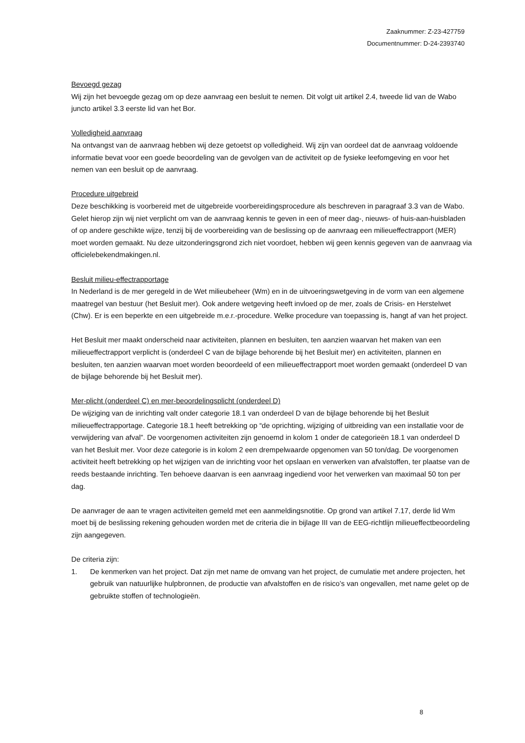Zaaknummer: Z-23-427759
Documentnummer: D-24-2393740
Bevoegd gezag
Wij zijn het bevoegde gezag om op deze aanvraag een besluit te nemen. Dit volgt uit artikel 2.4, tweede lid van de Wabo juncto artikel 3.3 eerste lid van het Bor.
Volledigheid aanvraag
Na ontvangst van de aanvraag hebben wij deze getoetst op volledigheid. Wij zijn van oordeel dat de aanvraag voldoende informatie bevat voor een goede beoordeling van de gevolgen van de activiteit op de fysieke leefomgeving en voor het nemen van een besluit op de aanvraag.
Procedure uitgebreid
Deze beschikking is voorbereid met de uitgebreide voorbereidingsprocedure als beschreven in paragraaf 3.3 van de Wabo. Gelet hierop zijn wij niet verplicht om van de aanvraag kennis te geven in een of meer dag-, nieuws- of huis-aan-huisbladen of op andere geschikte wijze, tenzij bij de voorbereiding van de beslissing op de aanvraag een milieueffectrapport (MER) moet worden gemaakt. Nu deze uitzonderingsgrond zich niet voordoet, hebben wij geen kennis gegeven van de aanvraag via officielebekendmakingen.nl.
Besluit milieu-effectrapportage
In Nederland is de mer geregeld in de Wet milieubeheer (Wm) en in de uitvoeringswetgeving in de vorm van een algemene maatregel van bestuur (het Besluit mer). Ook andere wetgeving heeft invloed op de mer, zoals de Crisis- en Herstelwet (Chw). Er is een beperkte en een uitgebreide m.e.r.-procedure. Welke procedure van toepassing is, hangt af van het project.
Het Besluit mer maakt onderscheid naar activiteiten, plannen en besluiten, ten aanzien waarvan het maken van een milieueffectrapport verplicht is (onderdeel C van de bijlage behorende bij het Besluit mer) en activiteiten, plannen en besluiten, ten aanzien waarvan moet worden beoordeeld of een milieueffectrapport moet worden gemaakt (onderdeel D van de bijlage behorende bij het Besluit mer).
Mer-plicht (onderdeel C) en mer-beoordelingsplicht (onderdeel D)
De wijziging van de inrichting valt onder categorie 18.1 van onderdeel D van de bijlage behorende bij het Besluit milieueffectrapportage. Categorie 18.1 heeft betrekking op “de oprichting, wijziging of uitbreiding van een installatie voor de verwijdering van afval”. De voorgenomen activiteiten zijn genoemd in kolom 1 onder de categorieën 18.1 van onderdeel D van het Besluit mer. Voor deze categorie is in kolom 2 een drempelwaarde opgenomen van 50 ton/dag. De voorgenomen activiteit heeft betrekking op het wijzigen van de inrichting voor het opslaan en verwerken van afvalstoffen, ter plaatse van de reeds bestaande inrichting. Ten behoeve daarvan is een aanvraag ingediend voor het verwerken van maximaal 50 ton per dag.
De aanvrager de aan te vragen activiteiten gemeld met een aanmeldingsnotitie. Op grond van artikel 7.17, derde lid Wm moet bij de beslissing rekening gehouden worden met de criteria die in bijlage III van de EEG-richtlijn milieueffectbeoordeling zijn aangegeven.
De criteria zijn:
1. De kenmerken van het project. Dat zijn met name de omvang van het project, de cumulatie met andere projecten, het gebruik van natuurlijke hulpbronnen, de productie van afvalstoffen en de risico’s van ongevallen, met name gelet op de gebruikte stoffen of technologieën.
8